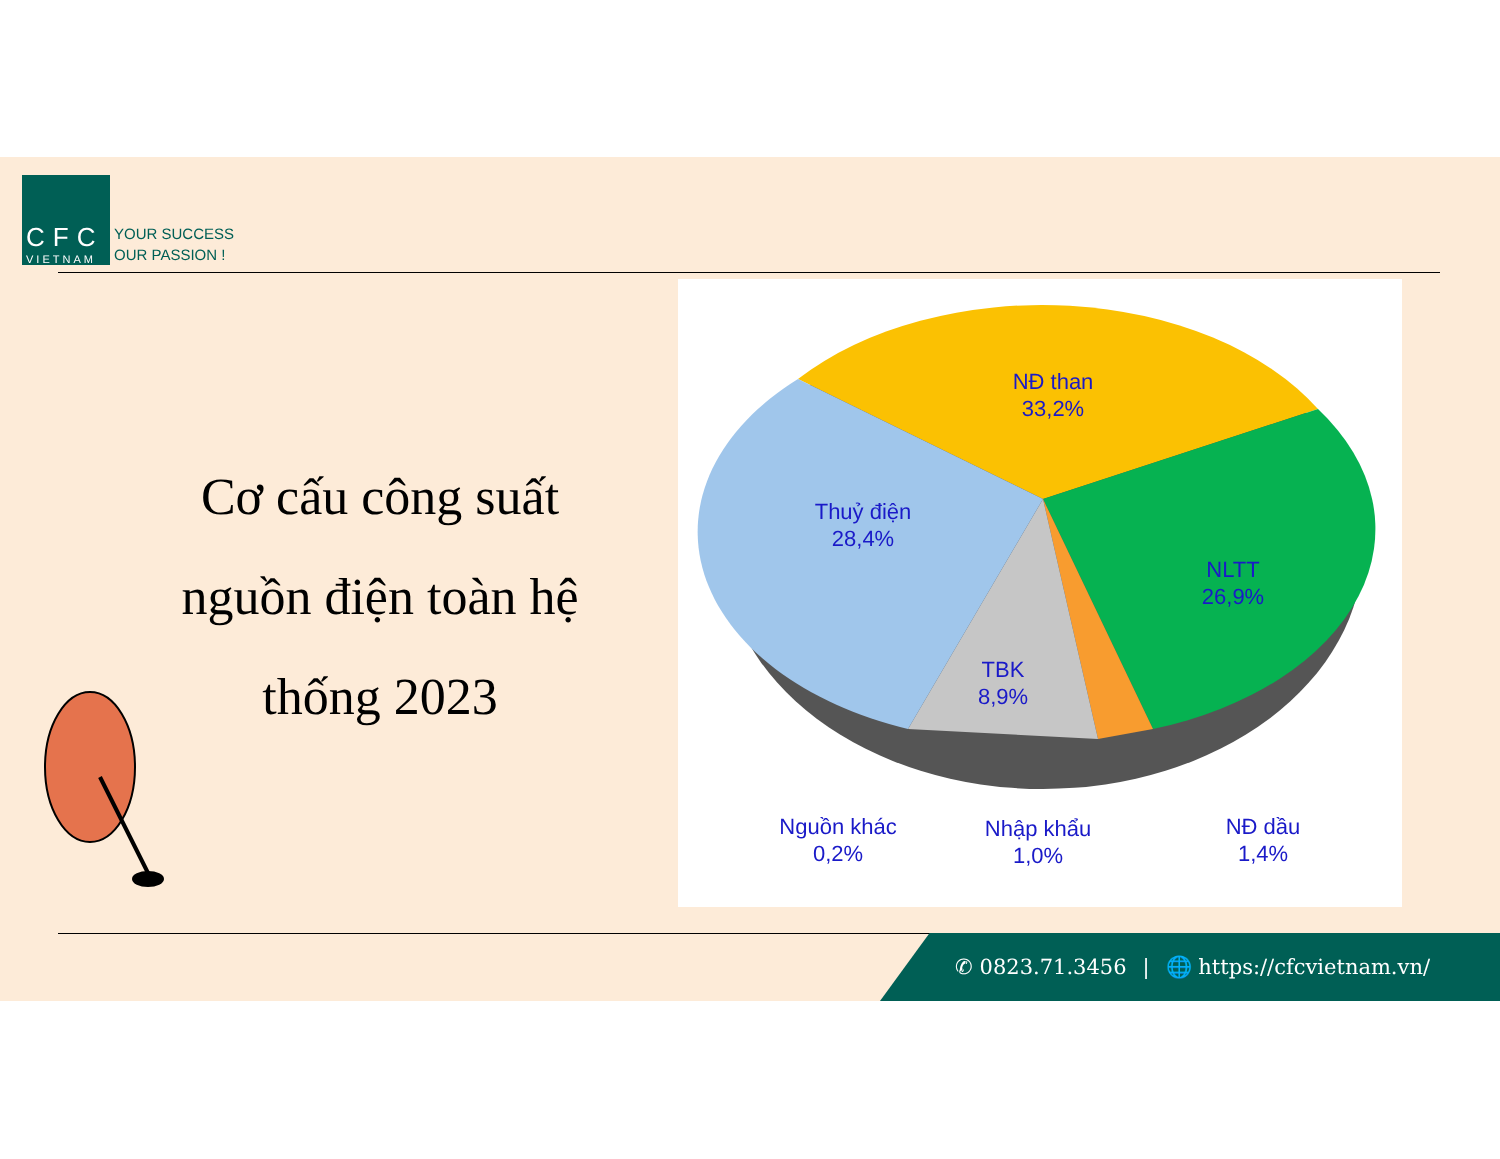CFC
VIETNAM
YOUR SUCCESS
OUR PASSION !
Cơ cấu công suất nguồn điện toàn hệ thống 2023
NĐ than
33,2%
Thuỷ điện
28,4%
NLTT
26,9%
TBK
8,9%
Nguồn khác
0,2%
Nhập khẩu
1,0%
NĐ dầu
1,4%
✆ 0823.71.3456 | 🌐 https://cfcvietnam.vn/